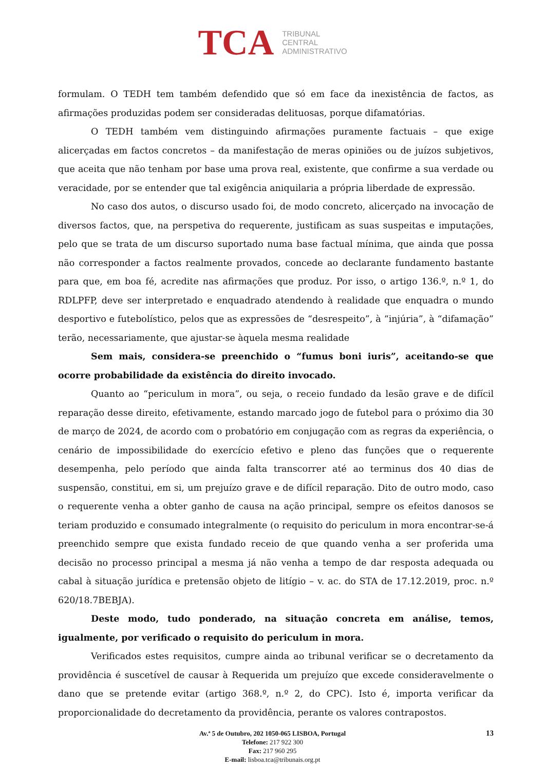TCA
TRIBUNAL
CENTRAL
ADMINISTRATIVO
formulam. O TEDH tem também defendido que só em face da inexistência de factos, as afirmações produzidas podem ser consideradas delituosas, porque difamatórias.
O TEDH também vem distinguindo afirmações puramente factuais – que exige alicerçadas em factos concretos – da manifestação de meras opiniões ou de juízos subjetivos, que aceita que não tenham por base uma prova real, existente, que confirme a sua verdade ou veracidade, por se entender que tal exigência aniquilaria a própria liberdade de expressão.
No caso dos autos, o discurso usado foi, de modo concreto, alicerçado na invocação de diversos factos, que, na perspetiva do requerente, justificam as suas suspeitas e imputações, pelo que se trata de um discurso suportado numa base factual mínima, que ainda que possa não corresponder a factos realmente provados, concede ao declarante fundamento bastante para que, em boa fé, acredite nas afirmações que produz. Por isso, o artigo 136.º, n.º 1, do RDLPFP, deve ser interpretado e enquadrado atendendo à realidade que enquadra o mundo desportivo e futebolístico, pelos que as expressões de “desrespeito”, à “injúria”, à “difamação” terão, necessariamente, que ajustar-se àquela mesma realidade
Sem mais, considera-se preenchido o “fumus boni iuris”, aceitando-se que ocorre probabilidade da existência do direito invocado.
Quanto ao “periculum in mora”, ou seja, o receio fundado da lesão grave e de difícil reparação desse direito, efetivamente, estando marcado jogo de futebol para o próximo dia 30 de março de 2024, de acordo com o probatório em conjugação com as regras da experiência, o cenário de impossibilidade do exercício efetivo e pleno das funções que o requerente desempenha, pelo período que ainda falta transcorrer até ao terminus dos 40 dias de suspensão, constitui, em si, um prejuízo grave e de difícil reparação. Dito de outro modo, caso o requerente venha a obter ganho de causa na ação principal, sempre os efeitos danosos se teriam produzido e consumado integralmente (o requisito do periculum in mora encontrar-se-á preenchido sempre que exista fundado receio de que quando venha a ser proferida uma decisão no processo principal a mesma já não venha a tempo de dar resposta adequada ou cabal à situação jurídica e pretensão objeto de litígio – v. ac. do STA de 17.12.2019, proc. n.º 620/18.7BEBJA).
Deste modo, tudo ponderado, na situação concreta em análise, temos, igualmente, por verificado o requisito do periculum in mora.
Verificados estes requisitos, cumpre ainda ao tribunal verificar se o decretamento da providência é suscetível de causar à Requerida um prejuízo que excede consideravelmente o dano que se pretende evitar (artigo 368.º, n.º 2, do CPC). Isto é, importa verificar da proporcionalidade do decretamento da providência, perante os valores contrapostos.
Av.ª 5 de Outubro, 202 1050-065 LISBOA, Portugal
Telefone: 217 922 300
Fax: 217 960 295
E-mail: lisboa.tca@tribunais.org.pt
13